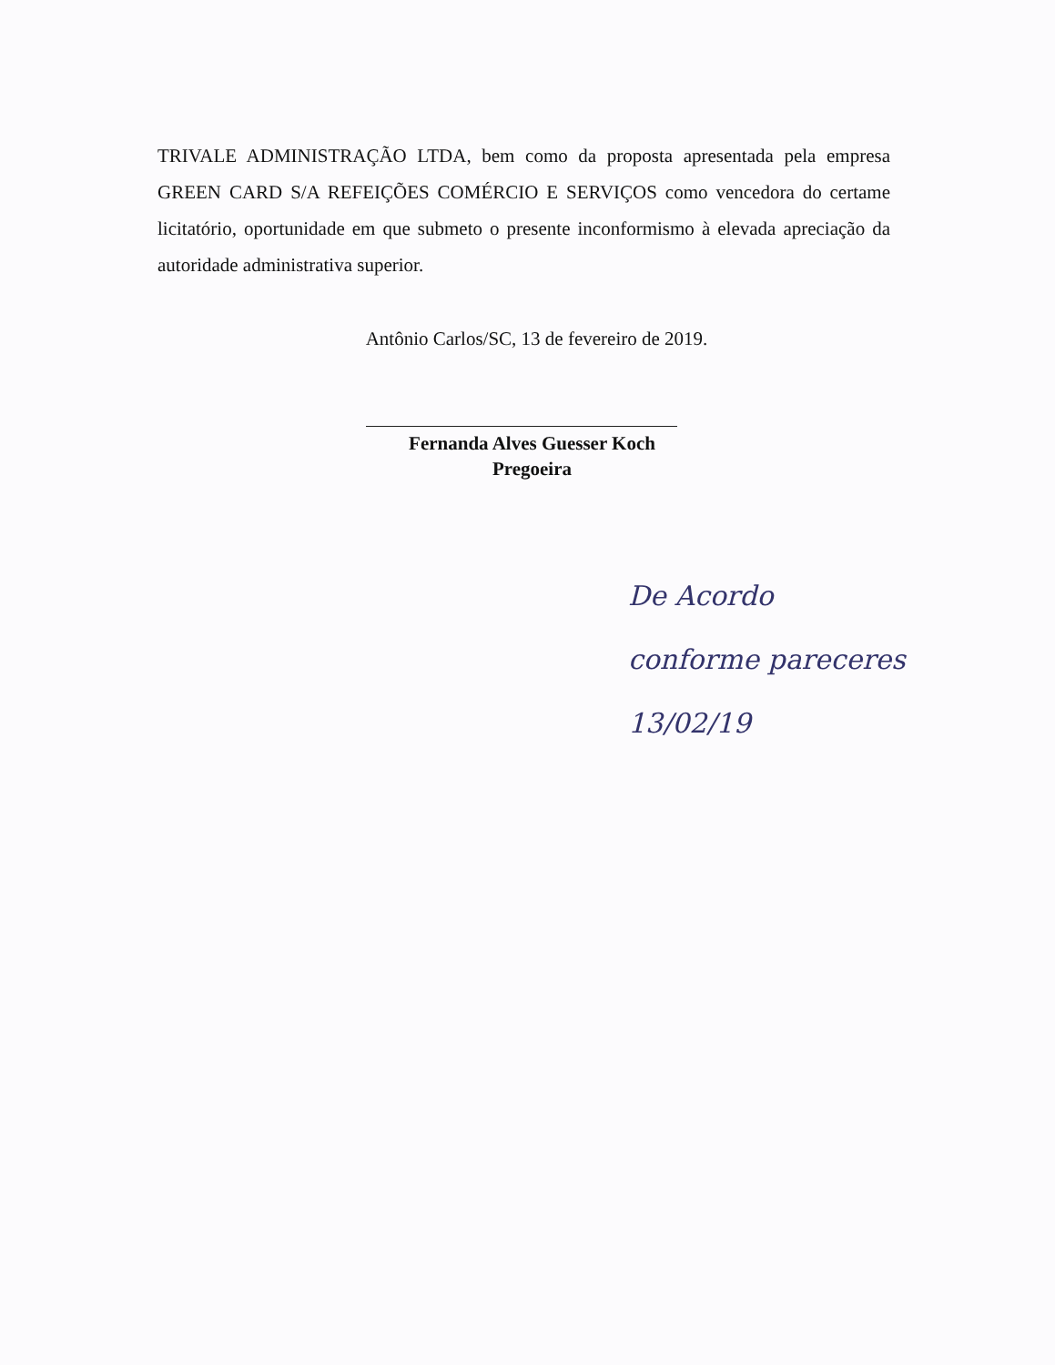TRIVALE ADMINISTRAÇÃO LTDA, bem como da proposta apresentada pela empresa GREEN CARD S/A REFEIÇÕES COMÉRCIO E SERVIÇOS como vencedora do certame licitatório, oportunidade em que submeto o presente inconformismo à elevada apreciação da autoridade administrativa superior.
Antônio Carlos/SC, 13 de fevereiro de 2019.
Fernanda Alves Guesser Koch
Pregoeira
De Acordo
conforme pareceres
13/02/19